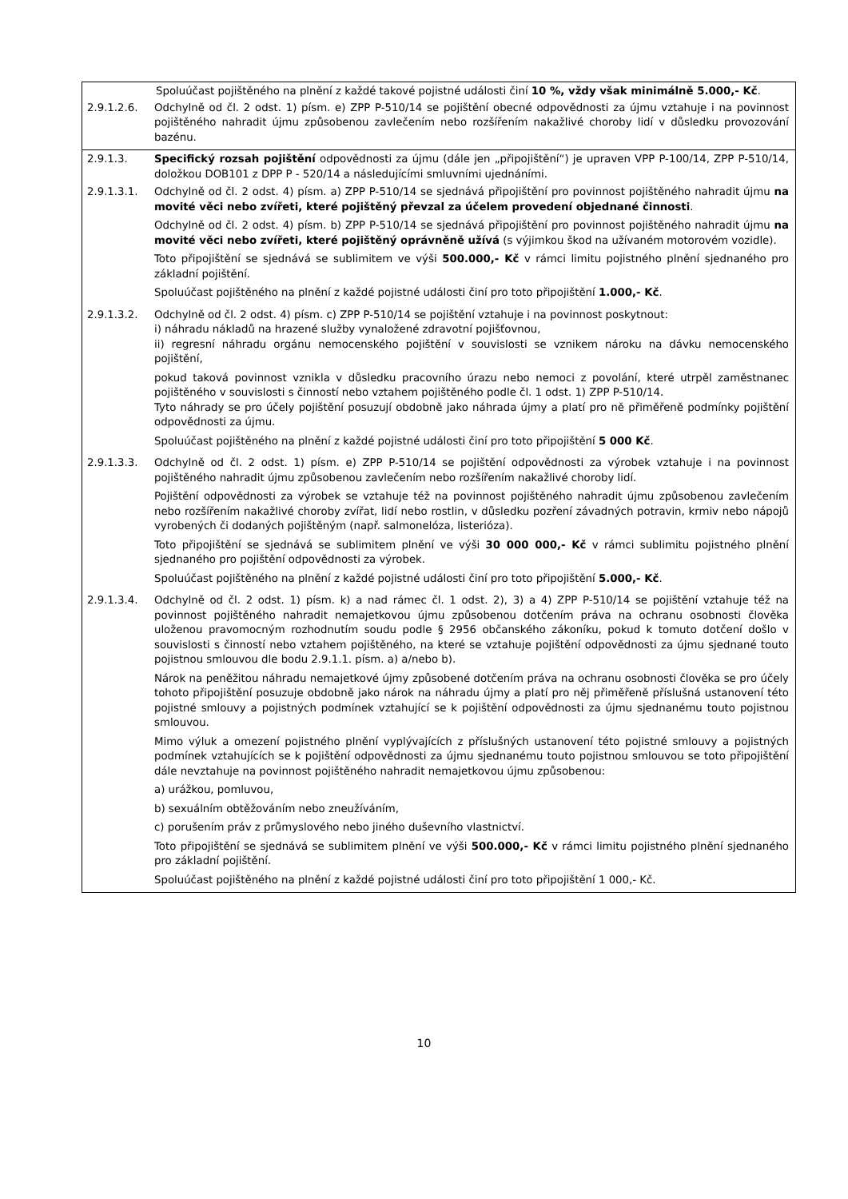Spoluúčast pojištěného na plnění z každé takové pojistné události činí 10 %, vždy však minimálně 5.000,- Kč.
2.9.1.2.6. Odchylně od čl. 2 odst. 1) písm. e) ZPP P-510/14 se pojištění obecné odpovědnosti za újmu vztahuje i na povinnost pojištěného nahradit újmu způsobenou zavlečením nebo rozšířením nakažlivé choroby lidí v důsledku provozování bazénu.
2.9.1.3. Specifický rozsah pojištění odpovědnosti za újmu (dále jen „připojištění“) je upraven VPP P-100/14, ZPP P-510/14, doložkou DOB101 z DPP P - 520/14 a následujícími smluvními ujednáními.
2.9.1.3.1. Odchylně od čl. 2 odst. 4) písm. a) ZPP P-510/14 se sjednává připojištění pro povinnost pojištěného nahradit újmu na movité věci nebo zvířeti, které pojištěný převzal za účelem provedení objednané činnosti.
Odchylně od čl. 2 odst. 4) písm. b) ZPP P-510/14 se sjednává připojištění pro povinnost pojištěného nahradit újmu na movité věci nebo zvířeti, které pojištěný oprávněně užívá (s výjimkou škod na užívaném motorovém vozidle).
Toto připojištění se sjednává se sublimitem ve výši 500.000,- Kč v rámci limitu pojistného plnění sjednaného pro základní pojištění.
Spoluúčast pojištěného na plnění z každé pojistné události činí pro toto připojištění 1.000,- Kč.
2.9.1.3.2. Odchylně od čl. 2 odst. 4) písm. c) ZPP P-510/14 se pojištění vztahuje i na povinnost poskytnout:
i) náhradu nákladů na hrazené služby vynaložené zdravotní pojišťovnou,
ii) regresní náhradu orgánu nemocenského pojištění v souvislosti se vznikem nároku na dávku nemocenského pojištění,
pokud taková povinnost vznikla v důsledku pracovního úrazu nebo nemoci z povolání, které utrpěl zaměstnanec pojištěného v souvislosti s činností nebo vztahem pojištěného podle čl. 1 odst. 1) ZPP P-510/14.
Tyto náhrady se pro účely pojištění posuzují obdobně jako náhrada újmy a platí pro ně přiměřeně podmínky pojištění odpovědnosti za újmu.
Spoluúčast pojištěného na plnění z každé pojistné události činí pro toto připojištění 5 000 Kč.
2.9.1.3.3. Odchylně od čl. 2 odst. 1) písm. e) ZPP P-510/14 se pojištění odpovědnosti za výrobek vztahuje i na povinnost pojištěného nahradit újmu způsobenou zavlečením nebo rozšířením nakažlivé choroby lidí.
Pojištění odpovědnosti za výrobek se vztahuje též na povinnost pojištěného nahradit újmu způsobenou zavlečením nebo rozšířením nakažlivé choroby zvířat, lidí nebo rostlin, v důsledku pozření závadných potravin, krmiv nebo nápojů vyrobených či dodaných pojištěným (např. salmonelóza, listerióza).
Toto připojištění se sjednává se sublimitem plnění ve výši 30 000 000,- Kč v rámci sublimitu pojistného plnění sjednaného pro pojištění odpovědnosti za výrobek.
Spoluúčast pojištěného na plnění z každé pojistné události činí pro toto připojištění 5.000,- Kč.
2.9.1.3.4. Odchylně od čl. 2 odst. 1) písm. k) a nad rámec čl. 1 odst. 2), 3) a 4) ZPP P-510/14 se pojištění vztahuje též na povinnost pojištěného nahradit nemajetkovou újmu způsobenou dotčením práva na ochranu osobnosti člověka uloženou pravomocným rozhodnutím soudu podle § 2956 občanského zákoníku, pokud k tomuto dotčení došlo v souvislosti s činností nebo vztahem pojištěného, na které se vztahuje pojištění odpovědnosti za újmu sjednané touto pojistnou smlouvou dle bodu 2.9.1.1. písm. a) a/nebo b).
Nárok na peněžitou náhradu nemajetkové újmy způsobené dotčením práva na ochranu osobnosti člověka se pro účely tohoto připojištění posuzuje obdobně jako nárok na náhradu újmy a platí pro něj přiměřeně příslušná ustanovení této pojistné smlouvy a pojistných podmínek vztahující se k pojištění odpovědnosti za újmu sjednanému touto pojistnou smlouvou.
Mimo výluk a omezení pojistného plnění vyplývajících z příslušných ustanovení této pojistné smlouvy a pojistných podmínek vztahujících se k pojištění odpovědnosti za újmu sjednanému touto pojistnou smlouvou se toto připojištění dále nevztahuje na povinnost pojištěného nahradit nemajetkovou újmu způsobenou:
a) urážkou, pomluvou,
b) sexuálním obtěžováním nebo zneužíváním,
c) porušením práv z průmyslového nebo jiného duševního vlastnictví.
Toto připojištění se sjednává se sublimitem plnění ve výši 500.000,- Kč v rámci limitu pojistného plnění sjednaného pro základní pojištění.
Spoluúčast pojištěného na plnění z každé pojistné události činí pro toto připojištění 1 000,- Kč.
10